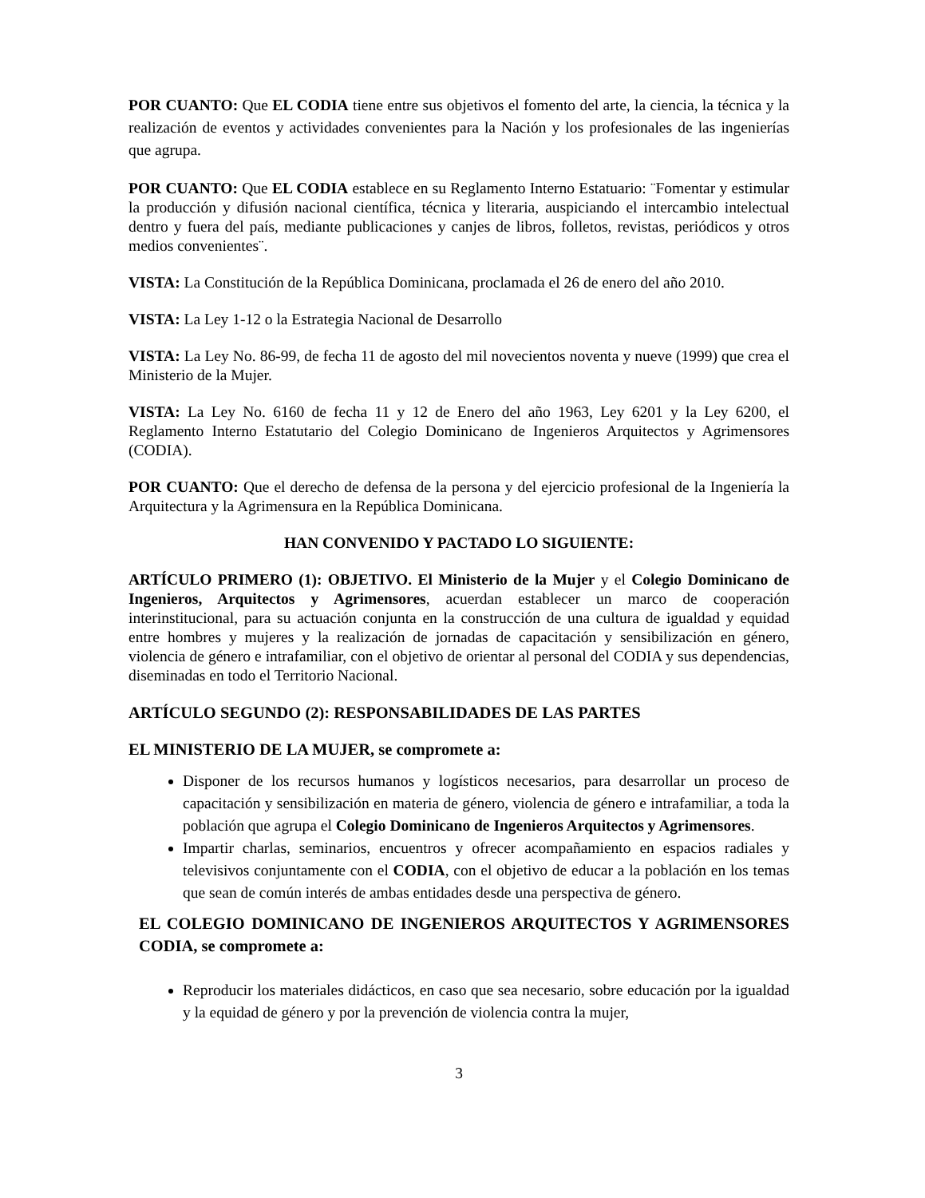POR CUANTO: Que EL CODIA tiene entre sus objetivos el fomento del arte, la ciencia, la técnica y la realización de eventos y actividades convenientes para la Nación y los profesionales de las ingenierías que agrupa.
POR CUANTO: Que EL CODIA establece en su Reglamento Interno Estatuario: ¨Fomentar y estimular la producción y difusión nacional científica, técnica y literaria, auspiciando el intercambio intelectual dentro y fuera del país, mediante publicaciones y canjes de libros, folletos, revistas, periódicos y otros medios convenientes¨.
VISTA: La Constitución de la República Dominicana, proclamada el 26 de enero del año 2010.
VISTA: La Ley 1-12 o la Estrategia Nacional de Desarrollo
VISTA: La Ley No. 86-99, de fecha 11 de agosto del mil novecientos noventa y nueve (1999) que crea el Ministerio de la Mujer.
VISTA: La Ley No. 6160 de fecha 11 y 12 de Enero del año 1963, Ley 6201 y la Ley 6200, el Reglamento Interno Estatutario del Colegio Dominicano de Ingenieros Arquitectos y Agrimensores (CODIA).
POR CUANTO: Que el derecho de defensa de la persona y del ejercicio profesional de la Ingeniería la Arquitectura y la Agrimensura en la República Dominicana.
HAN CONVENIDO Y PACTADO LO SIGUIENTE:
ARTÍCULO PRIMERO (1): OBJETIVO. El Ministerio de la Mujer y el Colegio Dominicano de Ingenieros, Arquitectos y Agrimensores, acuerdan establecer un marco de cooperación interinstitucional, para su actuación conjunta en la construcción de una cultura de igualdad y equidad entre hombres y mujeres y la realización de jornadas de capacitación y sensibilización en género, violencia de género e intrafamiliar, con el objetivo de orientar al personal del CODIA y sus dependencias, diseminadas en todo el Territorio Nacional.
ARTÍCULO SEGUNDO (2): RESPONSABILIDADES DE LAS PARTES
EL MINISTERIO DE LA MUJER, se compromete a:
Disponer de los recursos humanos y logísticos necesarios, para desarrollar un proceso de capacitación y sensibilización en materia de género, violencia de género e intrafamiliar, a toda la población que agrupa el Colegio Dominicano de Ingenieros Arquitectos y Agrimensores.
Impartir charlas, seminarios, encuentros y ofrecer acompañamiento en espacios radiales y televisivos conjuntamente con el CODIA, con el objetivo de educar a la población en los temas que sean de común interés de ambas entidades desde una perspectiva de género.
EL COLEGIO DOMINICANO DE INGENIEROS ARQUITECTOS Y AGRIMENSORES CODIA, se compromete a:
Reproducir los materiales didácticos, en caso que sea necesario, sobre educación por la igualdad y la equidad de género y por la prevención de violencia contra la mujer,
3